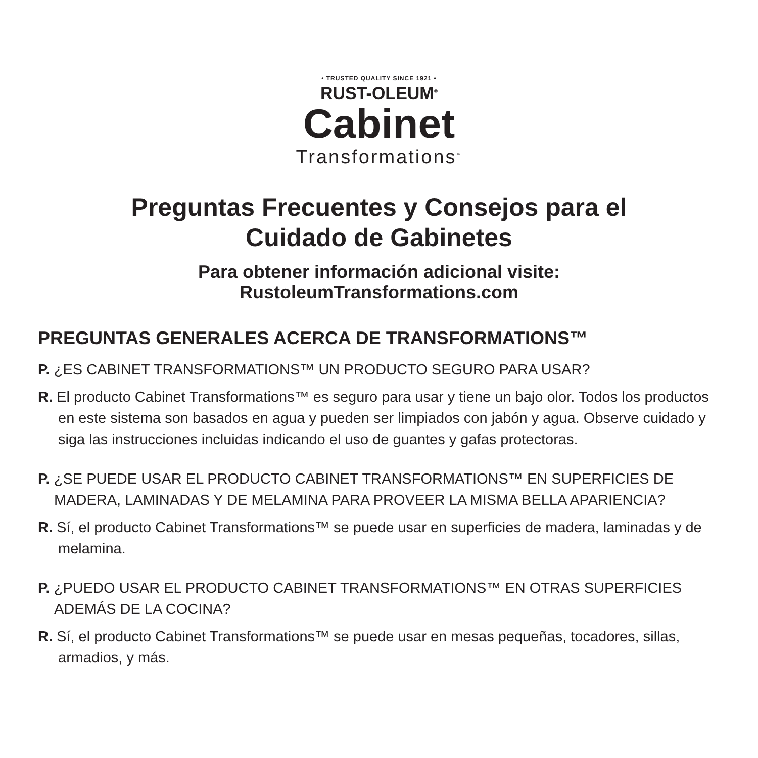• TRUSTED QUALITY SINCE 1921 •
RUST-OLEUM<sup>®</sup>
Cabinet
Transformations<sup>™</sup>
Preguntas Frecuentes y Consejos para el
Cuidado de Gabinetes
Para obtener información adicional visite:
RustoleumTransformations.com
PREGUNTAS GENERALES ACERCA DE TRANSFORMATIONS™
P. ¿ES CABINET TRANSFORMATIONS™ UN PRODUCTO SEGURO PARA USAR?
R. El producto Cabinet Transformations™ es seguro para usar y tiene un bajo olor. Todos los productos en este sistema son basados en agua y pueden ser limpiados con jabón y agua. Observe cuidado y siga las instrucciones incluidas indicando el uso de guantes y gafas protectoras.
P. ¿SE PUEDE USAR EL PRODUCTO CABINET TRANSFORMATIONS™ EN SUPERFICIES DE MADERA, LAMINADAS Y DE MELAMINA PARA PROVEER LA MISMA BELLA APARIENCIA?
R. Sí, el producto Cabinet Transformations™ se puede usar en superficies de madera, laminadas y de melamina.
P. ¿PUEDO USAR EL PRODUCTO CABINET TRANSFORMATIONS™ EN OTRAS SUPERFICIES ADEMÁS DE LA COCINA?
R. Sí, el producto Cabinet Transformations™ se puede usar en mesas pequeñas, tocadores, sillas, armadios, y más.